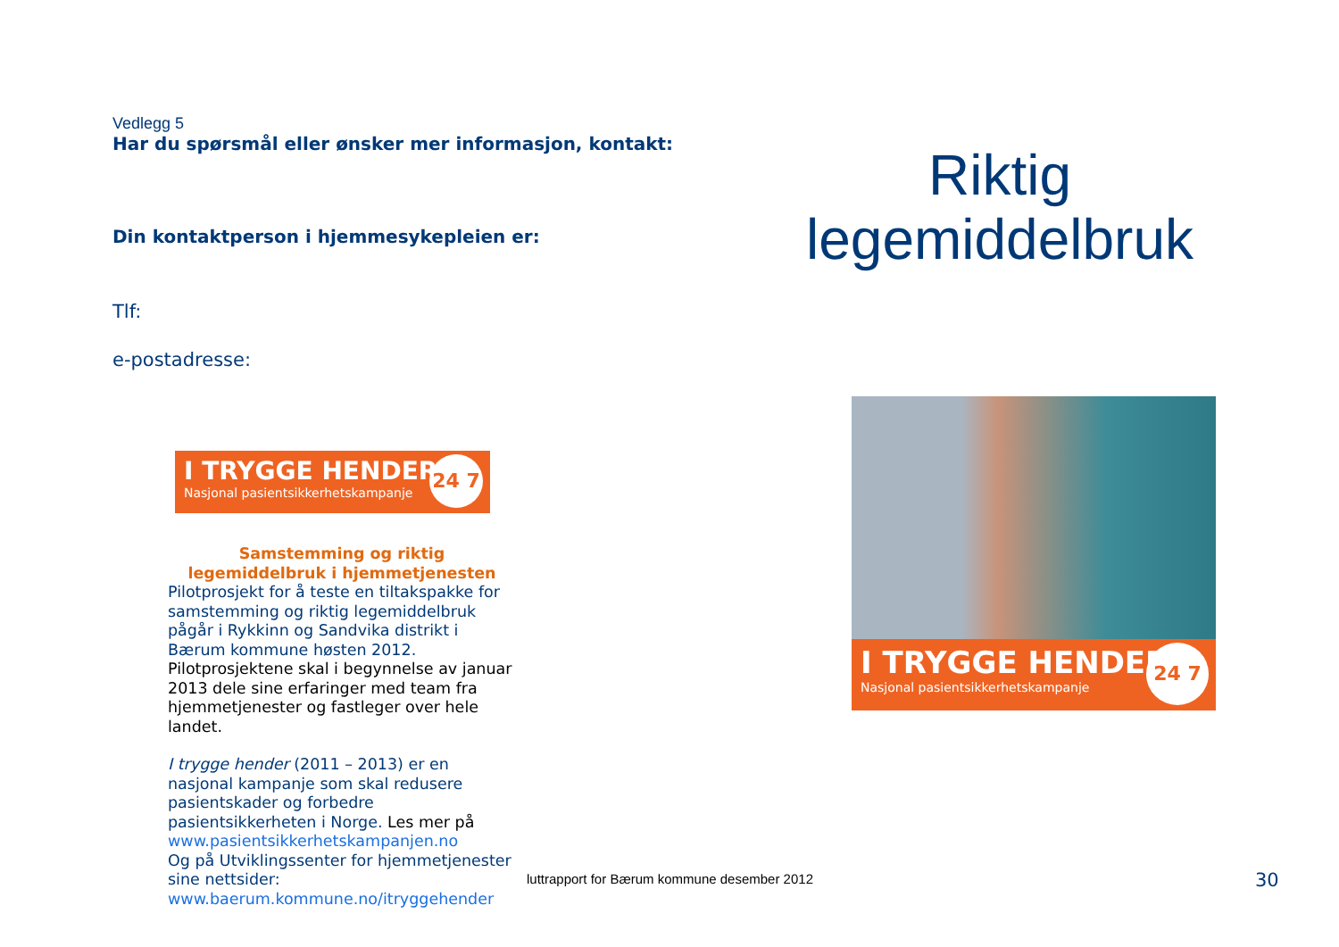Vedlegg 5
Har du spørsmål eller ønsker mer informasjon, kontakt:
Din kontaktperson i hjemmesykepleien er:
Tlf:
e-postadresse:
I TRYGGE HENDER
Nasjonal pasientsikkerhetskampanje
24 7
Samstemming og riktig legemiddelbruk i hjemmetjenesten
Pilotprosjekt for å teste en tiltakspakke for samstemming og riktig legemiddelbruk pågår i Rykkinn og Sandvika distrikt i Bærum kommune høsten 2012.
Pilotprosjektene skal i begynnelse av januar 2013 dele sine erfaringer med team fra hjemmetjenester og fastleger over hele landet.
I trygge hender (2011 – 2013) er en nasjonal kampanje som skal redusere pasientskader og forbedre pasientsikkerheten i Norge. Les mer på www.pasientsikkerhetskampanjen.no
Og på Utviklingssenter for hjemmetjenester sine nettsider: www.baerum.kommune.no/itryggehender
Riktig
legemiddelbruk
I TRYGGE HENDER
Nasjonal pasientsikkerhetskampanje
24 7
luttrapport for Bærum kommune desember 2012
30